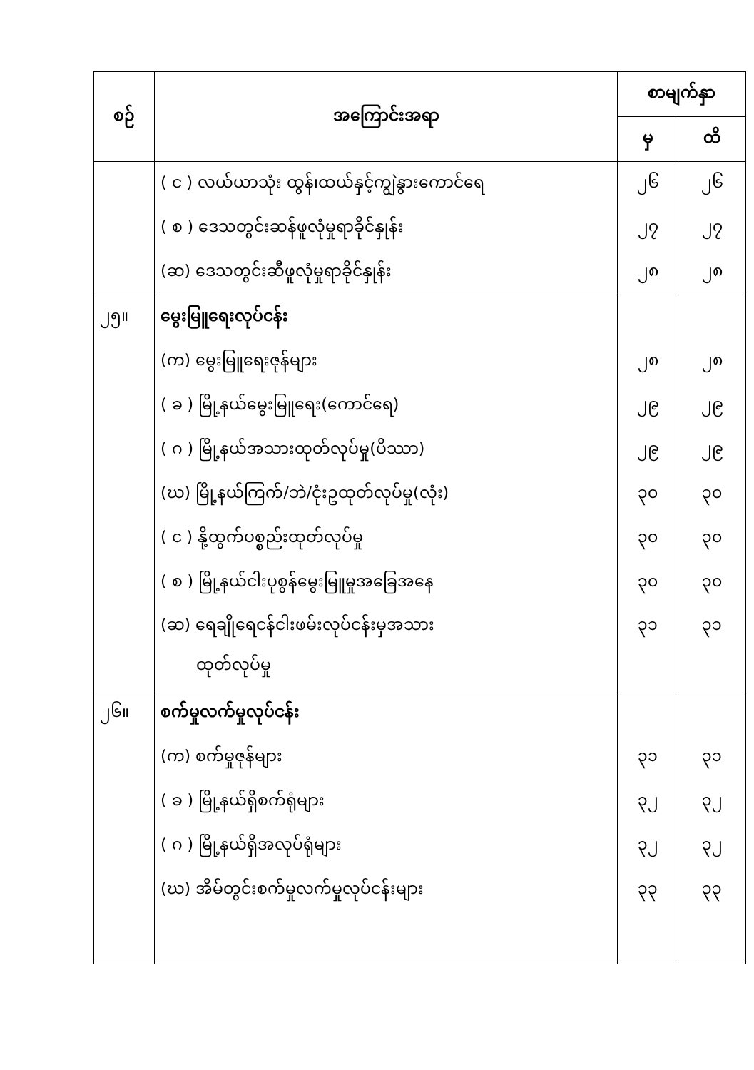| စဉ် | အကြောင်းအရာ | စာမျက်နှာ | |
| --- | --- | --- | --- |
| | | မှ | ထိ |
| | ( င ) လယ်ယာသုံး ထွန်၊ထယ်နှင့်ကျွဲနွားကောင်ရေ | ၂၆ | ၂၆ |
| | ( စ ) ဒေသတွင်းဆန်ဖူလုံမှုရာခိုင်နှုန်း | ၂၇ | ၂၇ |
| | (ဆ) ဒေသတွင်းဆီဖူလုံမှုရာခိုင်နှုန်း | ၂၈ | ၂၈ |
| ၂၅။ | မွေးမြူရေးလုပ်ငန်း | | |
| | (က) မွေးမြူရေးဇုန်များ | ၂၈ | ၂၈ |
| | ( ခ ) မြို့နယ်မွေးမြူရေး(ကောင်ရေ) | ၂၉ | ၂၉ |
| | ( ဂ ) မြို့နယ်အသားထုတ်လုပ်မှု(ပိဿာ) | ၂၉ | ၂၉ |
| | (ဃ) မြို့နယ်ကြက်/ဘဲ/ငုံးဥထုတ်လုပ်မှု(လုံး) | ၃၀ | ၃၀ |
| | ( င ) နို့ထွက်ပစ္စည်းထုတ်လုပ်မှု | ၃၀ | ၃၀ |
| | ( စ ) မြို့နယ်ငါးပုစွန်မွေးမြူမှုအခြေအနေ | ၃၀ | ၃၀ |
| | (ဆ) ရေချိုရေငန်ငါးဖမ်းလုပ်ငန်းမှအသား ထုတ်လုပ်မှု | ၃၁ | ၃၁ |
| ၂၆။ | စက်မှုလက်မှုလုပ်ငန်း | | |
| | (က) စက်မှုဇုန်များ | ၃၁ | ၃၁ |
| | ( ခ ) မြို့နယ်ရှိစက်ရုံများ | ၃၂ | ၃၂ |
| | ( ဂ ) မြို့နယ်ရှိအလုပ်ရုံများ | ၃၂ | ၃၂ |
| | (ဃ) အိမ်တွင်းစက်မှုလက်မှုလုပ်ငန်းများ | ၃၃ | ၃၃ |